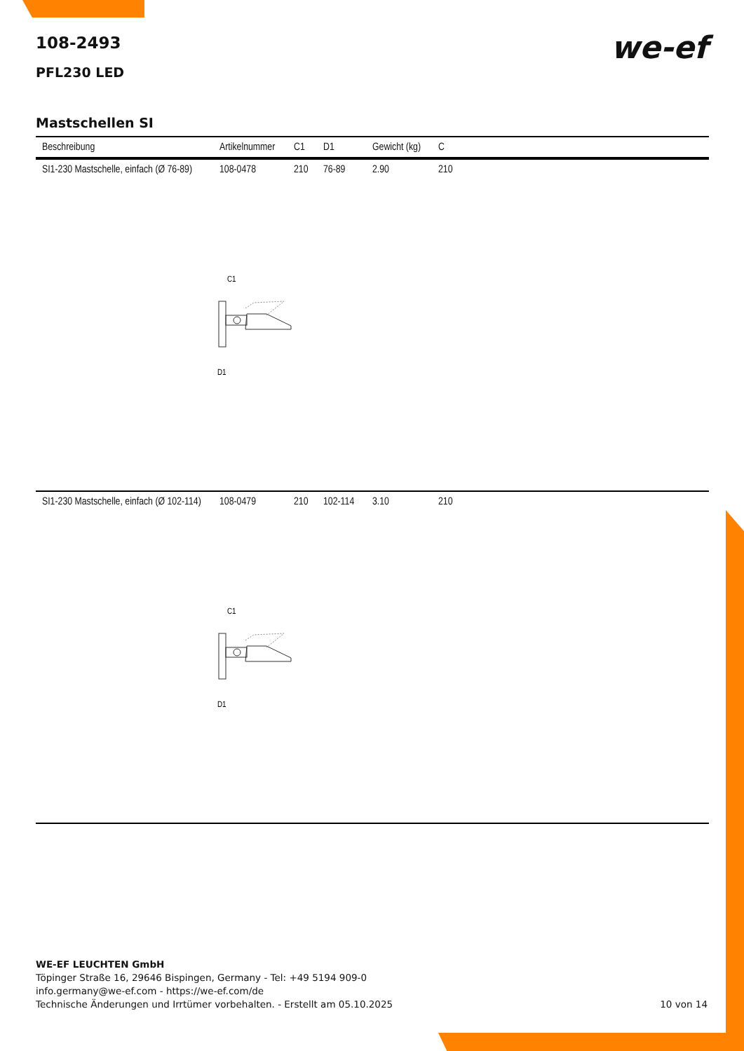we-ef
108-2493
PFL230 LED
Mastschellen SI
| Beschreibung | Artikelnummer | C1 | D1 | Gewicht (kg) | C |
| --- | --- | --- | --- | --- | --- |
| / SI1-230 Mastschelle, einfach (Ø 76-89) / 108-0478 / 210 / 76-89 / 2.90 / 210 / C1 D1 | | | | | |
| / SI1-230 Mastschelle, einfach (Ø 102-114) / 108-0479 / 210 / 102-114 / 3.10 / 210 / C1 D1 | | | | | |
WE-EF LEUCHTEN GmbH
Töpinger Straße 16, 29646 Bispingen, Germany - Tel: +49 5194 909-0
info.germany@we-ef.com - https://we-ef.com/de
Technische Änderungen und Irrtümer vorbehalten. - Erstellt am 05.10.2025
10 von 14